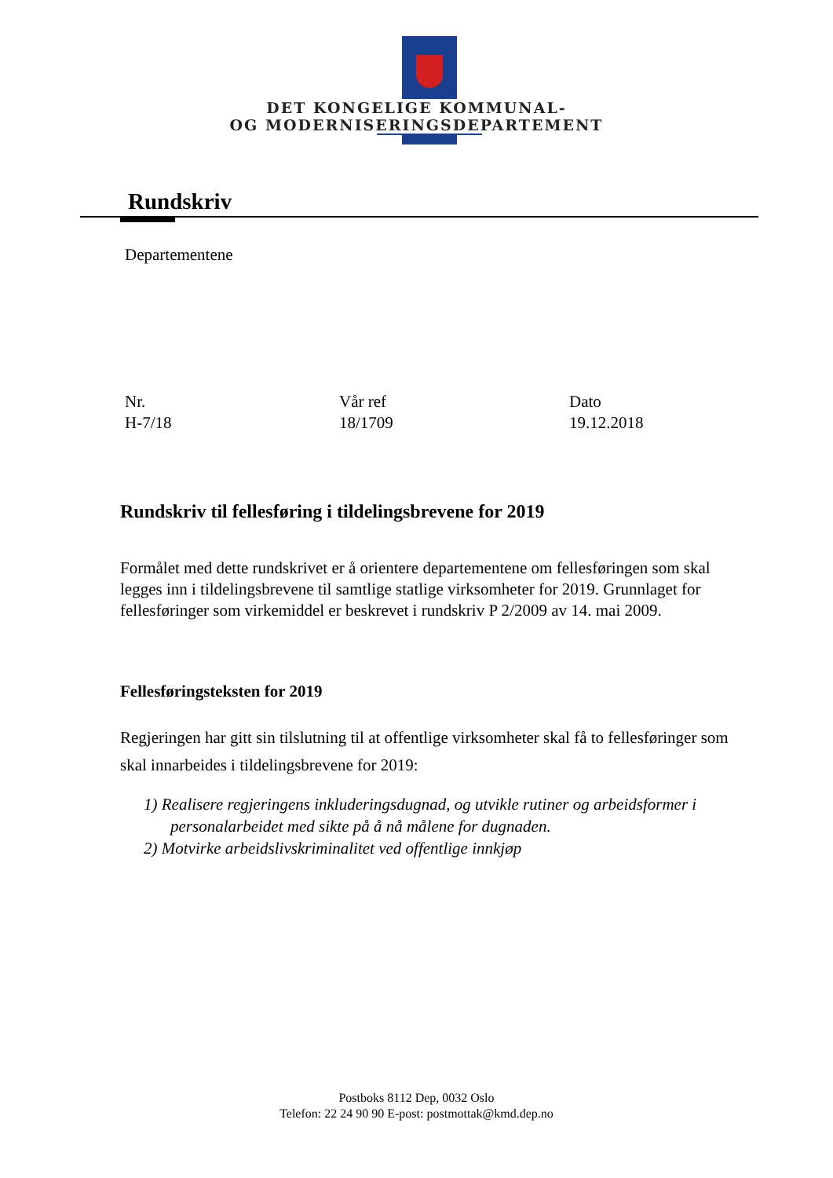DET KONGELIGE KOMMUNAL-
OG MODERNISERINGSDEPARTEMENT
Rundskriv
Departementene
Nr.
H-7/18
Vår ref
18/1709
Dato
19.12.2018
Rundskriv til fellesføring i tildelingsbrevene for 2019
Formålet med dette rundskrivet er å orientere departementene om fellesføringen som skal legges inn i tildelingsbrevene til samtlige statlige virksomheter for 2019. Grunnlaget for fellesføringer som virkemiddel er beskrevet i rundskriv P 2/2009 av 14. mai 2009.
Fellesføringsteksten for 2019
Regjeringen har gitt sin tilslutning til at offentlige virksomheter skal få to fellesføringer som skal innarbeides i tildelingsbrevene for 2019:
1) Realisere regjeringens inkluderingsdugnad, og utvikle rutiner og arbeidsformer i personalarbeidet med sikte på å nå målene for dugnaden.
2) Motvirke arbeidslivskriminalitet ved offentlige innkjøp
Postboks 8112 Dep, 0032 Oslo
Telefon: 22 24 90 90 E-post: postmottak@kmd.dep.no